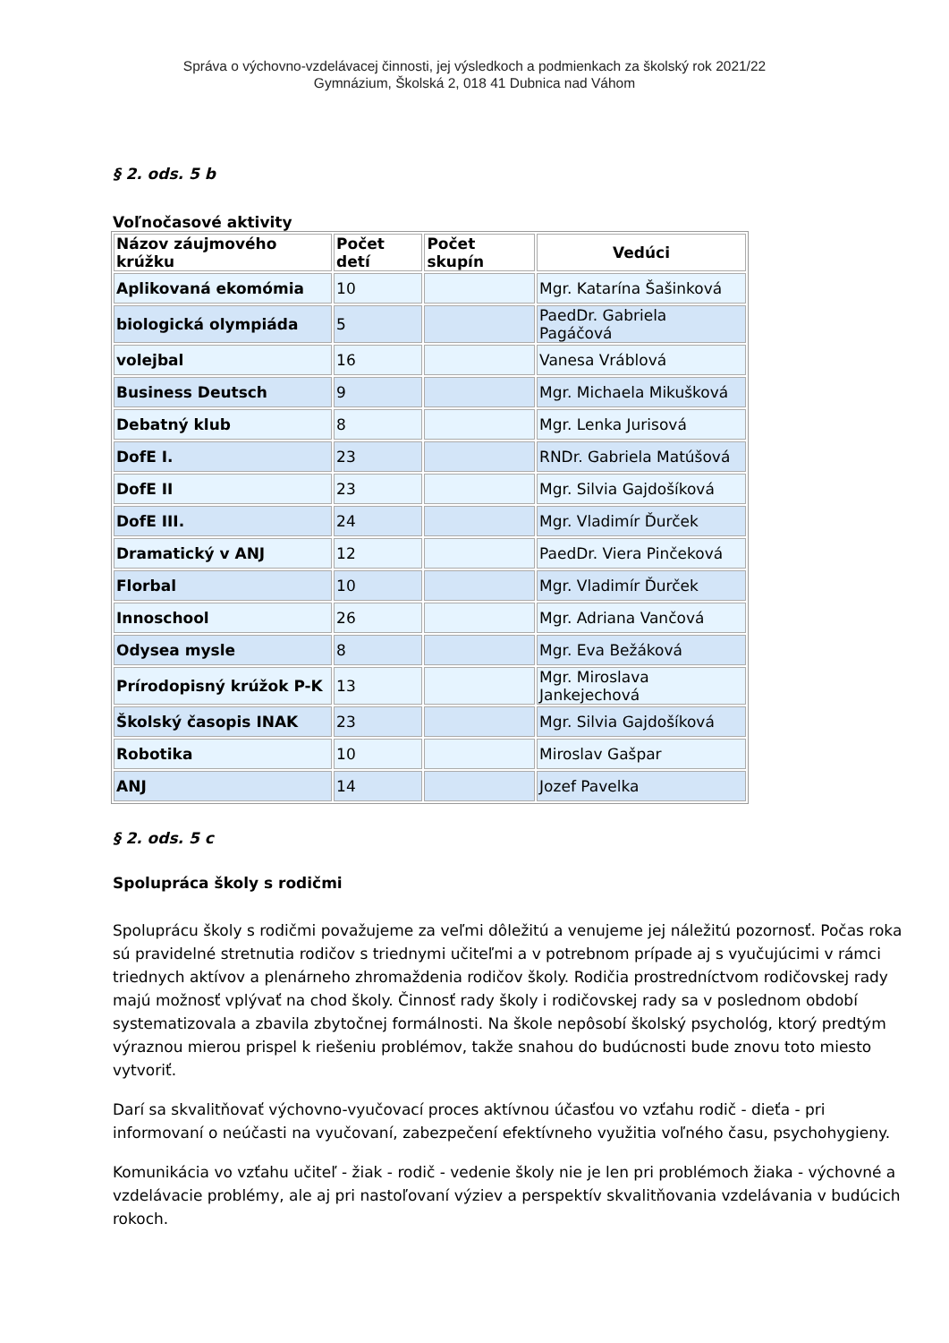Správa o výchovno-vzdelávacej činnosti, jej výsledkoch a podmienkach za školský rok 2021/22
Gymnázium, Školská 2, 018 41 Dubnica nad Váhom
§ 2. ods. 5 b
Voľnočasové aktivity
| Názov záujmového krúžku | Počet detí | Počet skupín | Vedúci |
| --- | --- | --- | --- |
| Aplikovaná ekomómia | 10 | | Mgr. Katarína Šašinková |
| biologická olympiáda | 5 | | PaedDr. Gabriela Pagáčová |
| volejbal | 16 | | Vanesa Vráblová |
| Business Deutsch | 9 | | Mgr. Michaela Mikušková |
| Debatný klub | 8 | | Mgr. Lenka Jurisová |
| DofE I. | 23 | | RNDr. Gabriela Matúšová |
| DofE II | 23 | | Mgr. Silvia Gajdošíková |
| DofE III. | 24 | | Mgr. Vladimír Ďurček |
| Dramatický v ANJ | 12 | | PaedDr. Viera Pinčeková |
| Florbal | 10 | | Mgr. Vladimír Ďurček |
| Innoschool | 26 | | Mgr. Adriana Vančová |
| Odysea mysle | 8 | | Mgr. Eva Bežáková |
| Prírodopisný krúžok P-K | 13 | | Mgr. Miroslava Jankejechová |
| Školský časopis INAK | 23 | | Mgr. Silvia Gajdošíková |
| Robotika | 10 | | Miroslav Gašpar |
| ANJ | 14 | | Jozef Pavelka |
§ 2. ods. 5 c
Spolupráca školy s rodičmi
Spoluprácu školy s rodičmi považujeme za veľmi dôležitú a venujeme jej náležitú pozornosť. Počas roka sú pravidelné stretnutia rodičov s triednymi učiteľmi a v potrebnom prípade aj s vyučujúcimi v rámci triednych aktívov a plenárneho zhromaždenia rodičov školy. Rodičia prostredníctvom rodičovskej rady majú možnosť vplývať na chod školy. Činnosť rady školy i rodičovskej rady sa v poslednom období systematizovala a zbavila zbytočnej formálnosti. Na škole nepôsobí školský psychológ, ktorý predtým výraznou mierou prispel k riešeniu problémov, takže snahou do budúcnosti bude znovu toto miesto vytvoriť.
Darí sa skvalitňovať výchovno-vyučovací proces aktívnou účasťou vo vzťahu rodič - dieťa - pri informovaní o neúčasti na vyučovaní, zabezpečení efektívneho využitia voľného času, psychohygieny.
Komunikácia vo vzťahu učiteľ - žiak - rodič - vedenie školy nie je len pri problémoch žiaka - výchovné a vzdelávacie problémy, ale aj pri nastoľovaní výziev a perspektív skvalitňovania vzdelávania v budúcich rokoch.